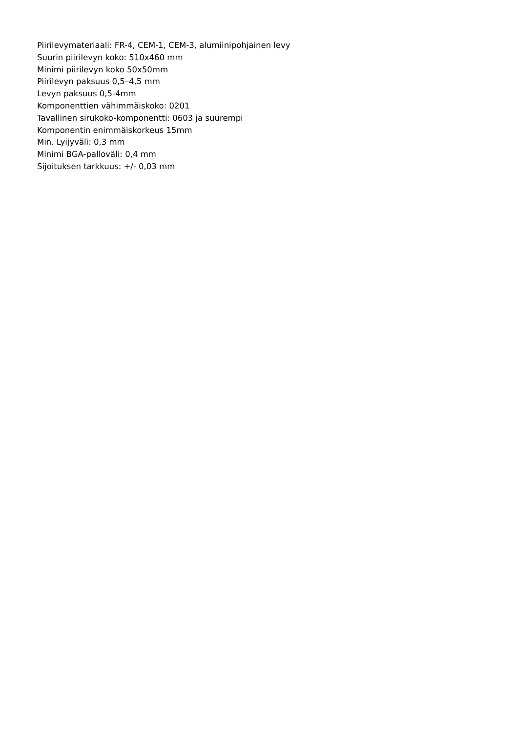Piirilevymateriaali: FR-4, CEM-1, CEM-3, alumiinipohjainen levy
Suurin piirilevyn koko: 510x460 mm
Minimi piirilevyn koko 50x50mm
Piirilevyn paksuus 0,5–4,5 mm
Levyn paksuus 0,5-4mm
Komponenttien vähimmäiskoko: 0201
Tavallinen sirukoko-komponentti: 0603 ja suurempi
Komponentin enimmäiskorkeus 15mm
Min. Lyijyväli: 0,3 mm
Minimi BGA-palloväli: 0,4 mm
Sijoituksen tarkkuus: +/- 0,03 mm